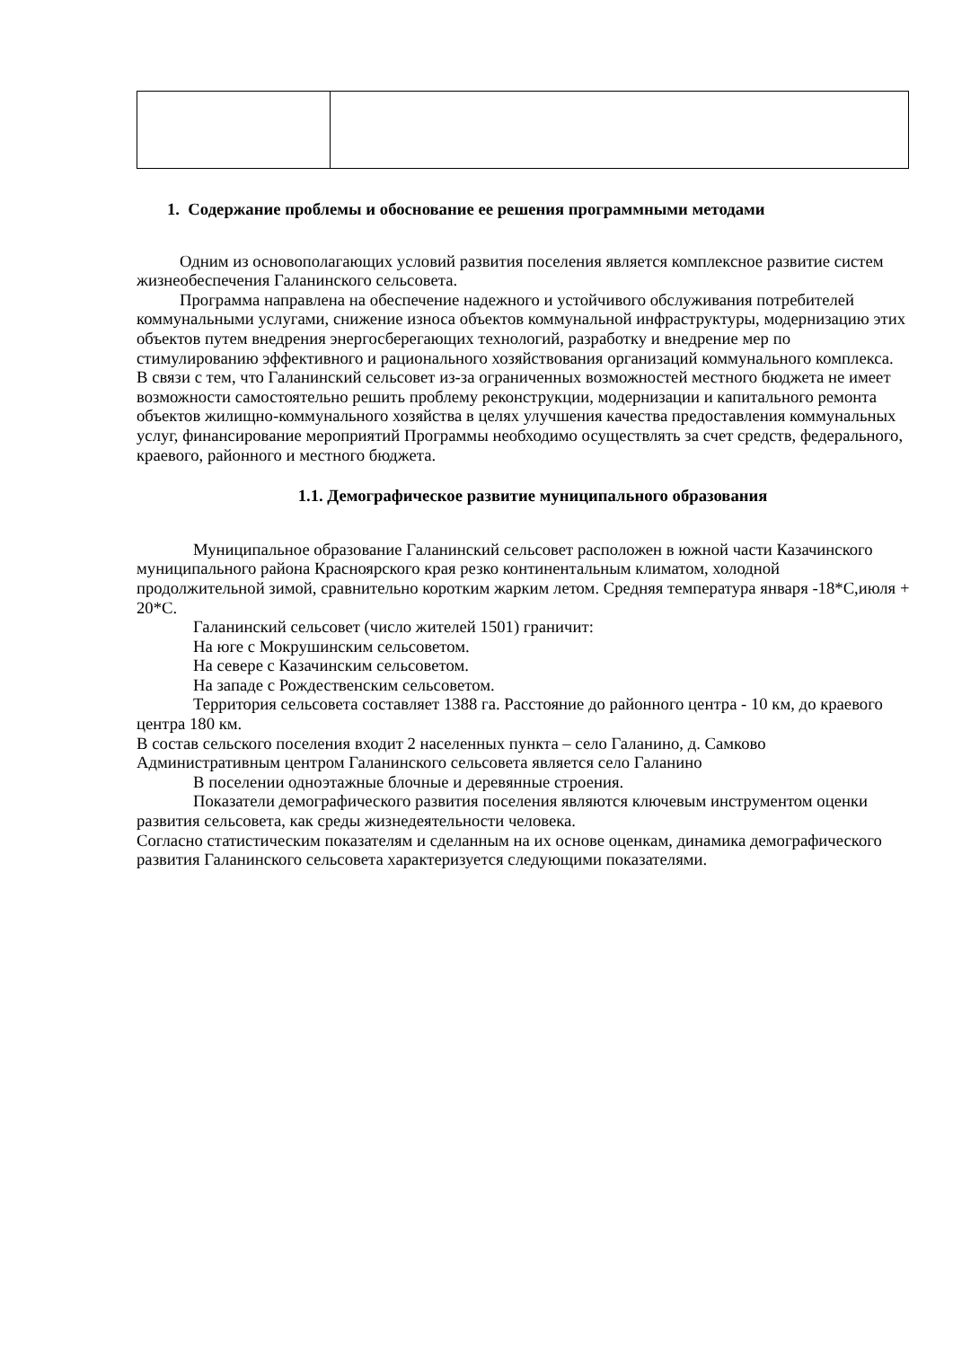1. Содержание проблемы и обоснование ее решения программными методами
Одним из основополагающих условий развития поселения является комплексное развитие систем жизнеобеспечения Галанинского сельсовета.
Программа направлена на обеспечение надежного и устойчивого обслуживания потребителей коммунальными услугами, снижение износа объектов коммунальной инфраструктуры, модернизацию этих объектов путем внедрения энергосберегающих технологий, разработку и внедрение мер по стимулированию эффективного и рационального хозяйствования организаций коммунального комплекса.
В связи с тем, что Галанинский сельсовет из-за ограниченных возможностей местного бюджета не имеет возможности самостоятельно решить проблему реконструкции, модернизации и капитального ремонта объектов жилищно-коммунального хозяйства в целях улучшения качества предоставления коммунальных услуг, финансирование мероприятий Программы необходимо осуществлять за счет средств, федерального, краевого, районного и местного бюджета.
1.1. Демографическое развитие муниципального образования
Муниципальное образование Галанинский сельсовет расположен в южной части Казачинского муниципального района Красноярского края резко континентальным климатом, холодной продолжительной зимой, сравнительно коротким жарким летом. Средняя температура января -18*С,июля + 20*С.
Галанинский сельсовет (число жителей 1501) граничит:
На юге с Мокрушинским сельсоветом.
На севере с Казачинским сельсоветом.
На западе с Рождественским сельсоветом.
Территория сельсовета составляет 1388 га. Расстояние до районного центра - 10 км, до краевого центра 180 км.
В состав сельского поселения входит 2 населенных пункта – село Галанино, д. Самково
Административным центром Галанинского сельсовета является село Галанино
В поселении одноэтажные блочные и деревянные строения.
Показатели демографического развития поселения являются ключевым инструментом оценки развития сельсовета, как среды жизнедеятельности человека.
Согласно статистическим показателям и сделанным на их основе оценкам, динамика демографического развития Галанинского сельсовета характеризуется следующими показателями.